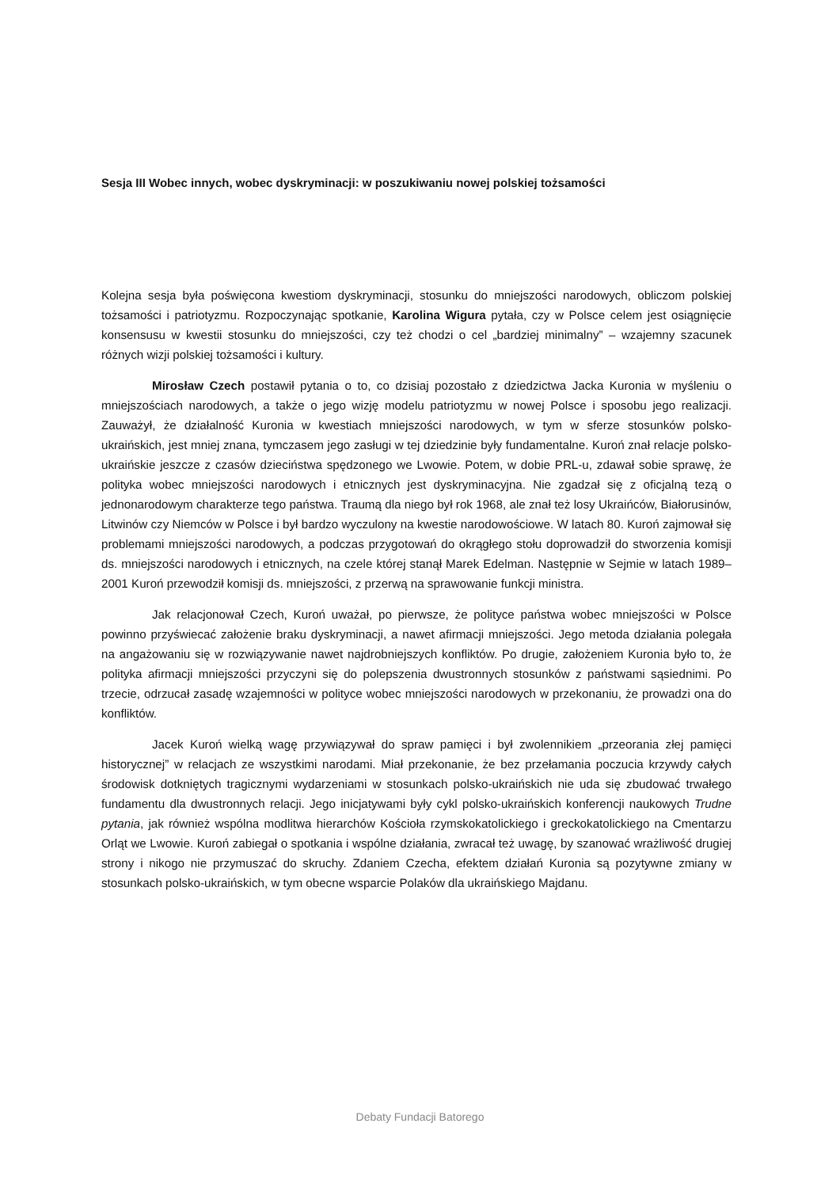Sesja III Wobec innych, wobec dyskryminacji: w poszukiwaniu nowej polskiej tożsamości
Kolejna sesja była poświęcona kwestiom dyskryminacji, stosunku do mniejszości narodowych, obliczom polskiej tożsamości i patriotyzmu. Rozpoczynając spotkanie, Karolina Wigura pytała, czy w Polsce celem jest osiągnięcie konsensusu w kwestii stosunku do mniejszości, czy też chodzi o cel „bardziej minimalny” – wzajemny szacunek różnych wizji polskiej tożsamości i kultury.
Mirosław Czech postawił pytania o to, co dzisiaj pozostało z dziedzictwa Jacka Kuronia w myśleniu o mniejszościach narodowych, a także o jego wizję modelu patriotyzmu w nowej Polsce i sposobu jego realizacji. Zauważył, że działalność Kuronia w kwestiach mniejszości narodowych, w tym w sferze stosunków polsko-ukraińskich, jest mniej znana, tymczasem jego zasługi w tej dziedzinie były fundamentalne. Kuroń znał relacje polsko-ukraińskie jeszcze z czasów dzieciństwa spędzonego we Lwowie. Potem, w dobie PRL-u, zdawał sobie sprawę, że polityka wobec mniejszości narodowych i etnicznych jest dyskryminacyjna. Nie zgadzał się z oficjalną tezą o jednonarodowym charakterze tego państwa. Traumą dla niego był rok 1968, ale znał też losy Ukraińców, Białorusinów, Litwinów czy Niemców w Polsce i był bardzo wyczulony na kwestie narodowościowe. W latach 80. Kuroń zajmował się problemami mniejszości narodowych, a podczas przygotowań do okrągłego stołu doprowadził do stworzenia komisji ds. mniejszości narodowych i etnicznych, na czele której stanął Marek Edelman. Następnie w Sejmie w latach 1989–2001 Kuroń przewodził komisji ds. mniejszości, z przerwą na sprawowanie funkcji ministra.
Jak relacjonował Czech, Kuroń uważał, po pierwsze, że polityce państwa wobec mniejszości w Polsce powinno przyświecać założenie braku dyskryminacji, a nawet afirmacji mniejszości. Jego metoda działania polegała na angażowaniu się w rozwiązywanie nawet najdrobniejszych konfliktów. Po drugie, założeniem Kuronia było to, że polityka afirmacji mniejszości przyczyni się do polepszenia dwustronnych stosunków z państwami sąsiednimi. Po trzecie, odrzucał zasadę wzajemności w polityce wobec mniejszości narodowych w przekonaniu, że prowadzi ona do konfliktów.
Jacek Kuroń wielką wagę przywiązywał do spraw pamięci i był zwolennikiem „przeorania złej pamięci historycznej” w relacjach ze wszystkimi narodami. Miał przekonanie, że bez przełamania poczucia krzywdy całych środowisk dotkniętych tragicznymi wydarzeniami w stosunkach polsko-ukraińskich nie uda się zbudować trwałego fundamentu dla dwustronnych relacji. Jego inicjatywami były cykl polsko-ukraińskich konferencji naukowych Trudne pytania, jak również wspólna modlitwa hierarchów Kościoła rzymskokatolickiego i greckokatolickiego na Cmentarzu Orląt we Lwowie. Kuroń zabiegał o spotkania i wspólne działania, zwracał też uwagę, by szanować wrażliwość drugiej strony i nikogo nie przymuszać do skruchy. Zdaniem Czecha, efektem działań Kuronia są pozytywne zmiany w stosunkach polsko-ukraińskich, w tym obecne wsparcie Polaków dla ukraińskiego Majdanu.
Debaty Fundacji Batorego